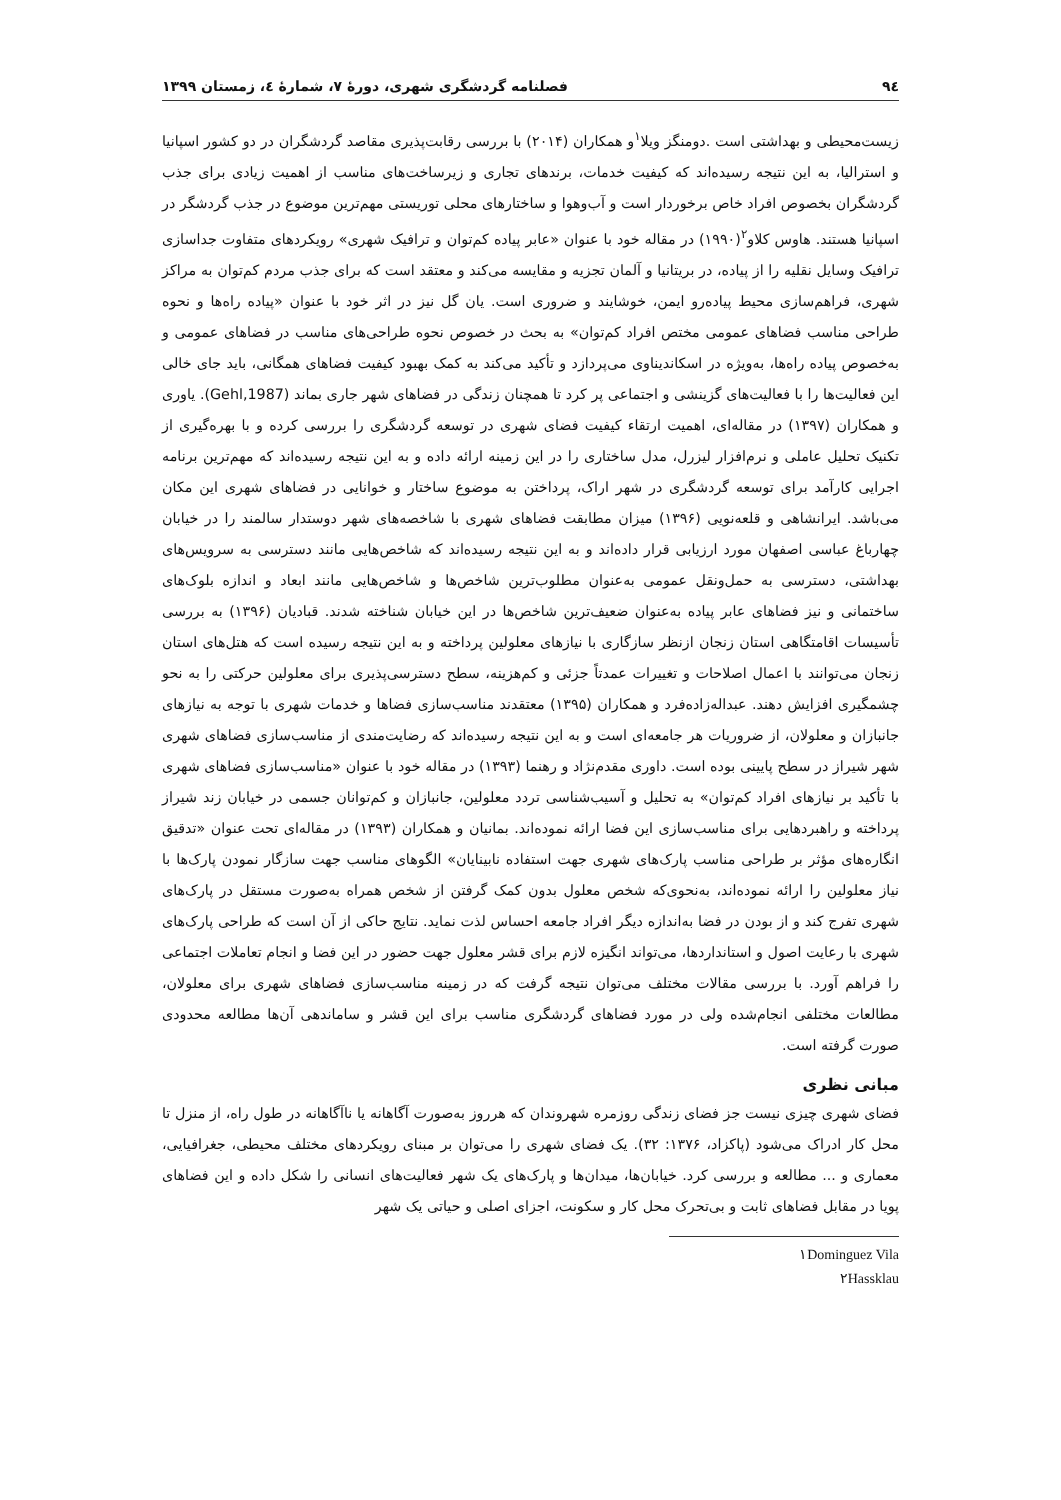٩٤ فصلنامه گردشگری شهری، دورهٔ ٧، شمارهٔ ٤، زمستان ١٣٩٩
زیست‌محیطی و بهداشتی است .دومنگز ویلا<sup>١</sup>و همکاران (٢٠١۴) با بررسی رقابت‌پذیری مقاصد گردشگران در دو کشور اسپانیا و استرالیا، به این نتیجه رسیده‌اند که کیفیت خدمات، برندهای تجاری و زیرساخت‌های مناسب از اهمیت زیادی برای جذب گردشگران بخصوص افراد خاص برخوردار است و آب‌وهوا و ساختارهای محلی توریستی مهم‌ترین موضوع در جذب گردشگر در اسپانیا هستند. هاوس کلاو<sup>٢</sup>(١٩٩٠) در مقاله خود با عنوان «عابر پیاده کم‌توان و ترافیک شهری» رویکردهای متفاوت جداسازی ترافیک وسایل نقلیه را از پیاده، در بریتانیا و آلمان تجزیه و مقایسه می‌کند و معتقد است که برای جذب مردم کم‌توان به مراکز شهری، فراهم‌سازی محیط پیاده‌رو ایمن، خوشایند و ضروری است. یان گل نیز در اثر خود با عنوان «پیاده راه‌ها و نحوه طراحی مناسب فضاهای عمومی مختص افراد کم‌توان» به بحث در خصوص نحوه طراحی‌های مناسب در فضاهای عمومی و به‌خصوص پیاده راه‌ها، به‌ویژه در اسکاندیناوی می‌پردازد و تأکید می‌کند به کمک بهبود کیفیت فضاهای همگانی، باید جای خالی این فعالیت‌ها را با فعالیت‌های گزینشی و اجتماعی پر کرد تا همچنان زندگی در فضاهای شهر جاری بماند (Gehl,1987). یاوری و همکاران (١٣٩٧) در مقاله‌ای، اهمیت ارتقاء کیفیت فضای شهری در توسعه گردشگری را بررسی کرده و با بهره‌گیری از تکنیک تحلیل عاملی و نرم‌افزار لیزرل، مدل ساختاری را در این زمینه ارائه داده و به این نتیجه رسیده‌اند که مهم‌ترین برنامه اجرایی کارآمد برای توسعه گردشگری در شهر اراک، پرداختن به موضوع ساختار و خوانایی در فضاهای شهری این مکان می‌باشد. ایرانشاهی و قلعه‌نویی (١٣٩۶) میزان مطابقت فضاهای شهری با شاخصه‌های شهر دوستدار سالمند را در خیابان چهارباغ عباسی اصفهان مورد ارزیابی قرار داده‌اند و به این نتیجه رسیده‌اند که شاخص‌هایی مانند دسترسی به سرویس‌های بهداشتی، دسترسی به حمل‌ونقل عمومی به‌عنوان مطلوب‌ترین شاخص‌ها و شاخص‌هایی مانند ابعاد و اندازه بلوک‌های ساختمانی و نیز فضاهای عابر پیاده به‌عنوان ضعیف‌ترین شاخص‌ها در این خیابان شناخته شدند. قبادیان (١٣٩۶) به بررسی تأسیسات اقامتگاهی استان زنجان ازنظر سازگاری با نیازهای معلولین پرداخته و به این نتیجه رسیده است که هتل‌های استان زنجان می‌توانند با اعمال اصلاحات و تغییرات عمدتاً جزئی و کم‌هزینه، سطح دسترسی‌پذیری برای معلولین حرکتی را به نحو چشمگیری افزایش دهند. عبداله‌زاده‌فرد و همکاران (١٣٩۵) معتقدند مناسب‌سازی فضاها و خدمات شهری با توجه به نیازهای جانبازان و معلولان، از ضروریات هر جامعه‌ای است و به این نتیجه رسیده‌اند که رضایت‌مندی از مناسب‌سازی فضاهای شهری شهر شیراز در سطح پایینی بوده است. داوری مقدم‌نژاد و رهنما (١٣٩٣) در مقاله خود با عنوان «مناسب‌سازی فضاهای شهری با تأکید بر نیازهای افراد کم‌توان» به تحلیل و آسیب‌شناسی تردد معلولین، جانبازان و کم‌توانان جسمی در خیابان زند شیراز پرداخته و راهبردهایی برای مناسب‌سازی این فضا ارائه نموده‌اند. بمانیان و همکاران (١٣٩٣) در مقاله‌ای تحت عنوان «تدقیق انگاره‌های مؤثر بر طراحی مناسب پارک‌های شهری جهت استفاده نابینایان» الگوهای مناسب جهت سازگار نمودن پارک‌ها با نیاز معلولین را ارائه نموده‌اند، به‌نحوی‌که شخص معلول بدون کمک گرفتن از شخص همراه به‌صورت مستقل در پارک‌های شهری تفرج کند و از بودن در فضا به‌اندازه دیگر افراد جامعه احساس لذت نماید. نتایج حاکی از آن است که طراحی پارک‌های شهری با رعایت اصول و استانداردها، می‌تواند انگیزه لازم برای قشر معلول جهت حضور در این فضا و انجام تعاملات اجتماعی را فراهم آورد. با بررسی مقالات مختلف می‌توان نتیجه گرفت که در زمینه مناسب‌سازی فضاهای شهری برای معلولان، مطالعات مختلفی انجام‌شده ولی در مورد فضاهای گردشگری مناسب برای این قشر و ساماندهی آن‌ها مطالعه محدودی صورت گرفته است.
مبانی نظری
فضای شهری چیزی نیست جز فضای زندگی روزمره شهروندان که هرروز به‌صورت آگاهانه یا ناآگاهانه در طول راه، از منزل تا محل کار ادراک می‌شود (پاکزاد، ١٣٧۶: ٣٢). یک فضای شهری را می‌توان بر مبنای رویکردهای مختلف محیطی، جغرافیایی، معماری و ... مطالعه و بررسی کرد. خیابان‌ها، میدان‌ها و پارک‌های یک شهر فعالیت‌های انسانی را شکل داده و این فضاهای پویا در مقابل فضاهای ثابت و بی‌تحرک محل کار و سکونت، اجزای اصلی و حیاتی یک شهر
١Dominguez Vila
٢Hassklau